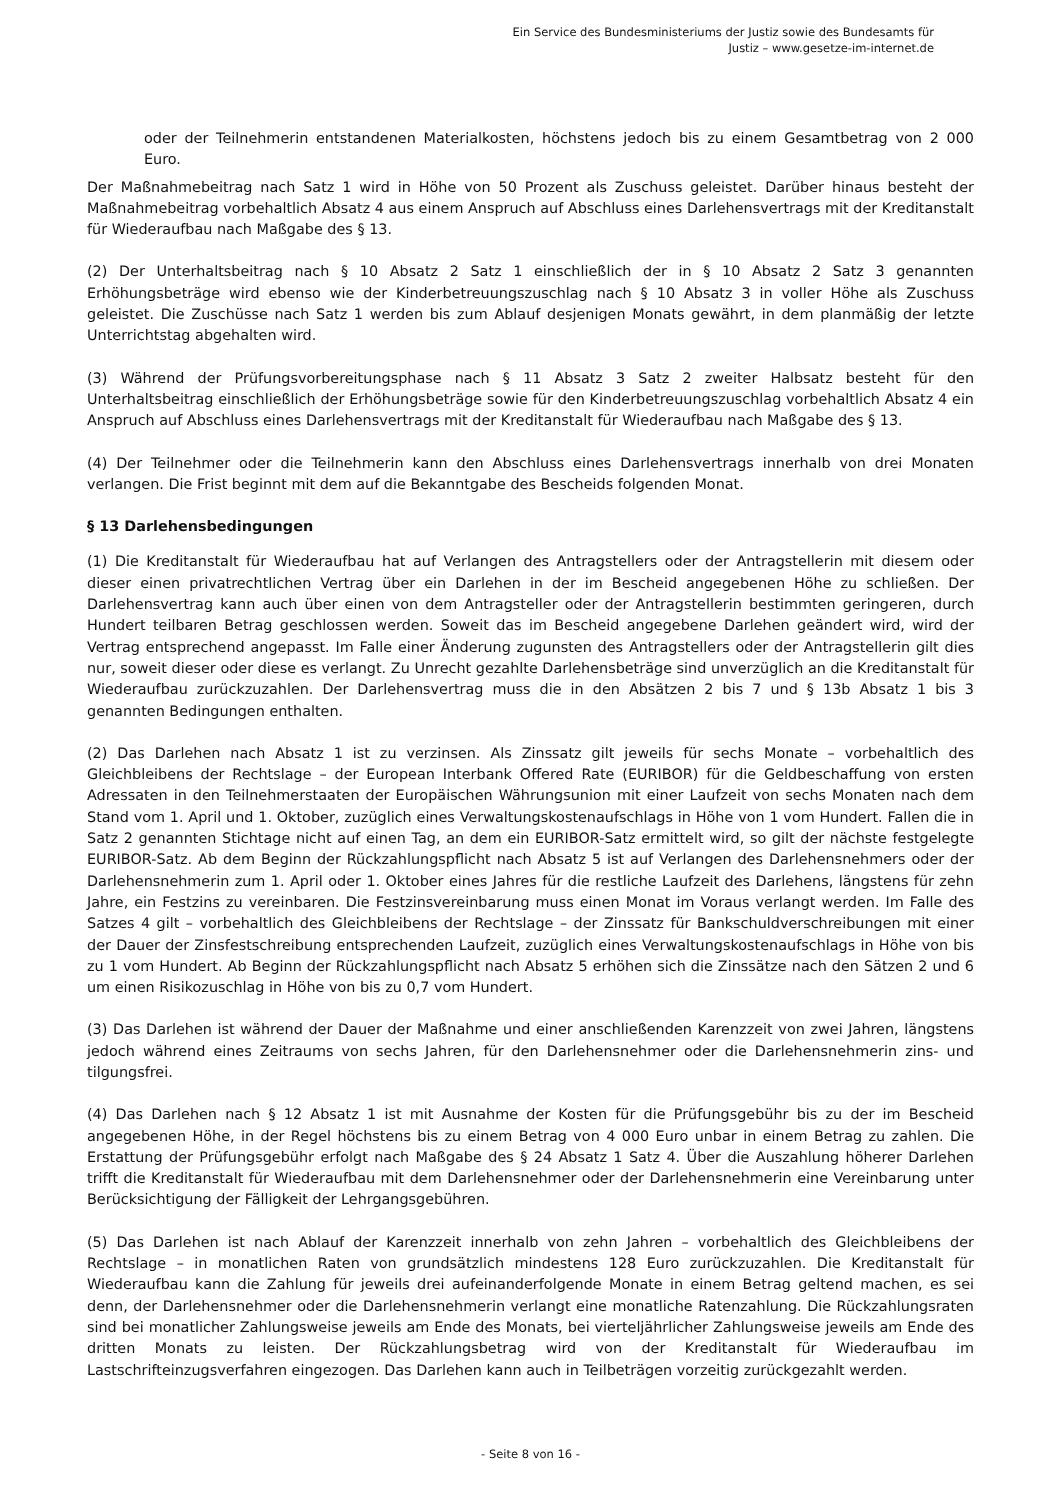Ein Service des Bundesministeriums der Justiz sowie des Bundesamts für
Justiz – www.gesetze-im-internet.de
oder der Teilnehmerin entstandenen Materialkosten, höchstens jedoch bis zu einem Gesamtbetrag von 2 000 Euro.
Der Maßnahmebeitrag nach Satz 1 wird in Höhe von 50 Prozent als Zuschuss geleistet. Darüber hinaus besteht der Maßnahmebeitrag vorbehaltlich Absatz 4 aus einem Anspruch auf Abschluss eines Darlehensvertrags mit der Kreditanstalt für Wiederaufbau nach Maßgabe des § 13.
(2) Der Unterhaltsbeitrag nach § 10 Absatz 2 Satz 1 einschließlich der in § 10 Absatz 2 Satz 3 genannten Erhöhungsbeträge wird ebenso wie der Kinderbetreuungszuschlag nach § 10 Absatz 3 in voller Höhe als Zuschuss geleistet. Die Zuschüsse nach Satz 1 werden bis zum Ablauf desjenigen Monats gewährt, in dem planmäßig der letzte Unterrichtstag abgehalten wird.
(3) Während der Prüfungsvorbereitungsphase nach § 11 Absatz 3 Satz 2 zweiter Halbsatz besteht für den Unterhaltsbeitrag einschließlich der Erhöhungsbeträge sowie für den Kinderbetreuungszuschlag vorbehaltlich Absatz 4 ein Anspruch auf Abschluss eines Darlehensvertrags mit der Kreditanstalt für Wiederaufbau nach Maßgabe des § 13.
(4) Der Teilnehmer oder die Teilnehmerin kann den Abschluss eines Darlehensvertrags innerhalb von drei Monaten verlangen. Die Frist beginnt mit dem auf die Bekanntgabe des Bescheids folgenden Monat.
§ 13 Darlehensbedingungen
(1) Die Kreditanstalt für Wiederaufbau hat auf Verlangen des Antragstellers oder der Antragstellerin mit diesem oder dieser einen privatrechtlichen Vertrag über ein Darlehen in der im Bescheid angegebenen Höhe zu schließen. Der Darlehensvertrag kann auch über einen von dem Antragsteller oder der Antragstellerin bestimmten geringeren, durch Hundert teilbaren Betrag geschlossen werden. Soweit das im Bescheid angegebene Darlehen geändert wird, wird der Vertrag entsprechend angepasst. Im Falle einer Änderung zugunsten des Antragstellers oder der Antragstellerin gilt dies nur, soweit dieser oder diese es verlangt. Zu Unrecht gezahlte Darlehensbeträge sind unverzüglich an die Kreditanstalt für Wiederaufbau zurückzuzahlen. Der Darlehensvertrag muss die in den Absätzen 2 bis 7 und § 13b Absatz 1 bis 3 genannten Bedingungen enthalten.
(2) Das Darlehen nach Absatz 1 ist zu verzinsen. Als Zinssatz gilt jeweils für sechs Monate – vorbehaltlich des Gleichbleibens der Rechtslage – der European Interbank Offered Rate (EURIBOR) für die Geldbeschaffung von ersten Adressaten in den Teilnehmerstaaten der Europäischen Währungsunion mit einer Laufzeit von sechs Monaten nach dem Stand vom 1. April und 1. Oktober, zuzüglich eines Verwaltungskostenaufschlags in Höhe von 1 vom Hundert. Fallen die in Satz 2 genannten Stichtage nicht auf einen Tag, an dem ein EURIBOR-Satz ermittelt wird, so gilt der nächste festgelegte EURIBOR-Satz. Ab dem Beginn der Rückzahlungspflicht nach Absatz 5 ist auf Verlangen des Darlehensnehmers oder der Darlehensnehmerin zum 1. April oder 1. Oktober eines Jahres für die restliche Laufzeit des Darlehens, längstens für zehn Jahre, ein Festzins zu vereinbaren. Die Festzinsvereinbarung muss einen Monat im Voraus verlangt werden. Im Falle des Satzes 4 gilt – vorbehaltlich des Gleichbleibens der Rechtslage – der Zinssatz für Bankschuldverschreibungen mit einer der Dauer der Zinsfestschreibung entsprechenden Laufzeit, zuzüglich eines Verwaltungskostenaufschlags in Höhe von bis zu 1 vom Hundert. Ab Beginn der Rückzahlungspflicht nach Absatz 5 erhöhen sich die Zinssätze nach den Sätzen 2 und 6 um einen Risikozuschlag in Höhe von bis zu 0,7 vom Hundert.
(3) Das Darlehen ist während der Dauer der Maßnahme und einer anschließenden Karenzzeit von zwei Jahren, längstens jedoch während eines Zeitraums von sechs Jahren, für den Darlehensnehmer oder die Darlehensnehmerin zins- und tilgungsfrei.
(4) Das Darlehen nach § 12 Absatz 1 ist mit Ausnahme der Kosten für die Prüfungsgebühr bis zu der im Bescheid angegebenen Höhe, in der Regel höchstens bis zu einem Betrag von 4 000 Euro unbar in einem Betrag zu zahlen. Die Erstattung der Prüfungsgebühr erfolgt nach Maßgabe des § 24 Absatz 1 Satz 4. Über die Auszahlung höherer Darlehen trifft die Kreditanstalt für Wiederaufbau mit dem Darlehensnehmer oder der Darlehensnehmerin eine Vereinbarung unter Berücksichtigung der Fälligkeit der Lehrgangsgebühren.
(5) Das Darlehen ist nach Ablauf der Karenzzeit innerhalb von zehn Jahren – vorbehaltlich des Gleichbleibens der Rechtslage – in monatlichen Raten von grundsätzlich mindestens 128 Euro zurückzuzahlen. Die Kreditanstalt für Wiederaufbau kann die Zahlung für jeweils drei aufeinanderfolgende Monate in einem Betrag geltend machen, es sei denn, der Darlehensnehmer oder die Darlehensnehmerin verlangt eine monatliche Ratenzahlung. Die Rückzahlungsraten sind bei monatlicher Zahlungsweise jeweils am Ende des Monats, bei vierteljährlicher Zahlungsweise jeweils am Ende des dritten Monats zu leisten. Der Rückzahlungsbetrag wird von der Kreditanstalt für Wiederaufbau im Lastschrifteinzugsverfahren eingezogen. Das Darlehen kann auch in Teilbeträgen vorzeitig zurückgezahlt werden.
- Seite 8 von 16 -